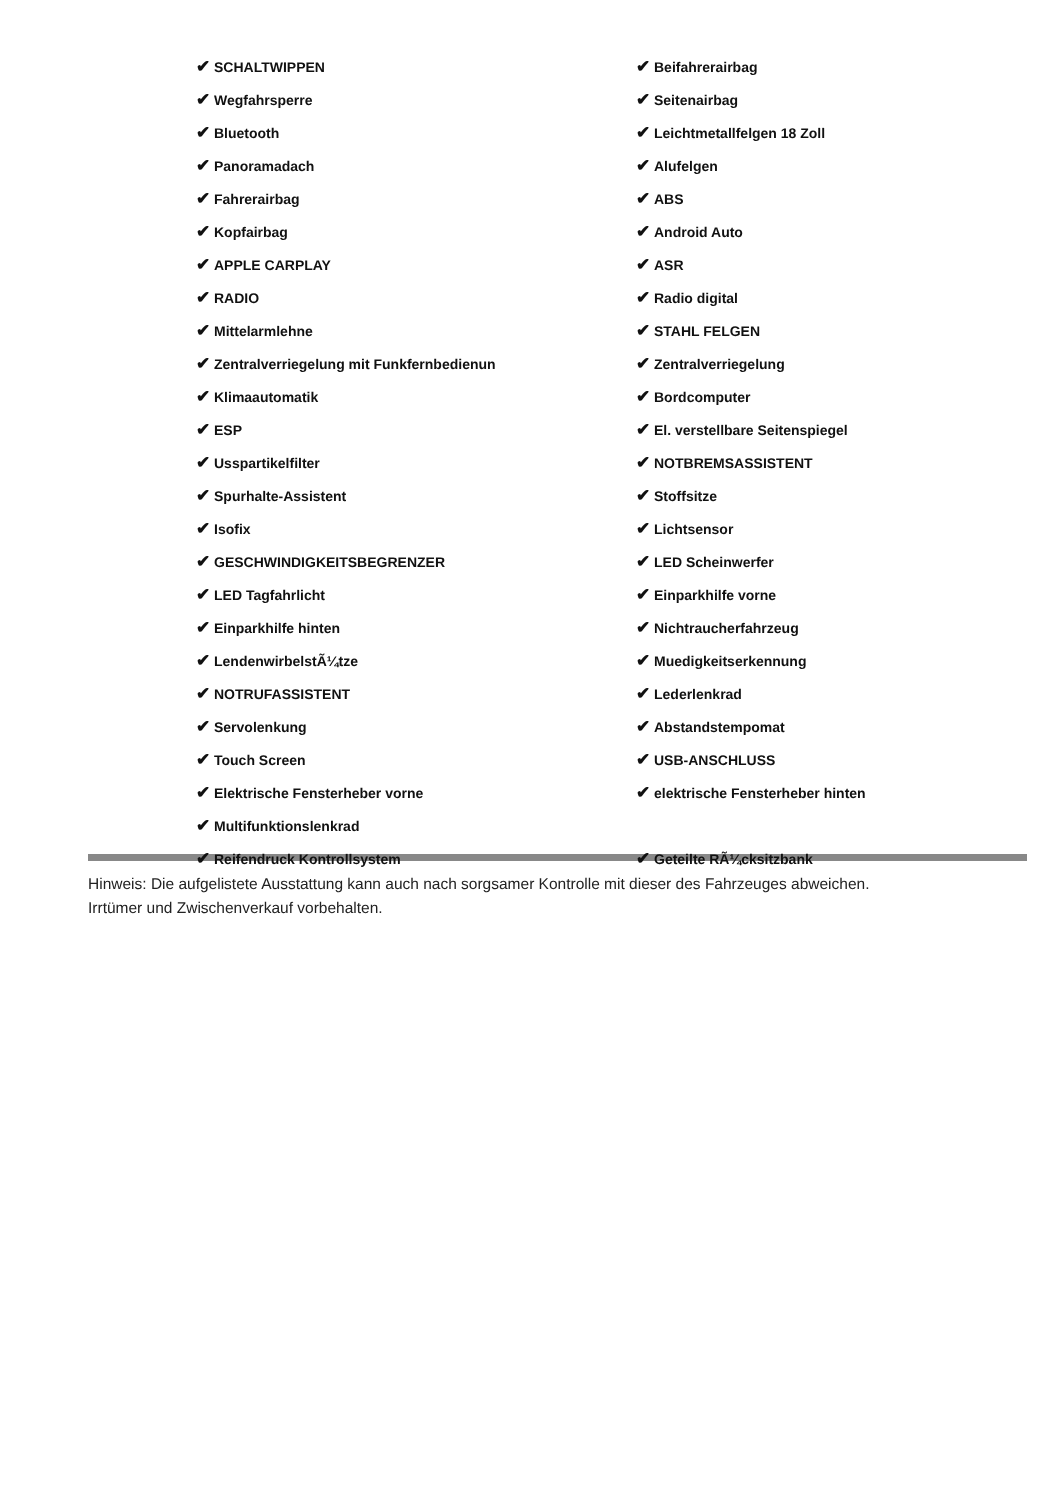✔ SCHALTWIPPEN
✔ Beifahrerairbag
✔ Wegfahrsperre
✔ Seitenairbag
✔ Bluetooth
✔ Leichtmetallfelgen 18 Zoll
✔ Panoramadach
✔ Alufelgen
✔ Fahrerairbag
✔ ABS
✔ Kopfairbag
✔ Android Auto
✔ APPLE CARPLAY
✔ ASR
✔ RADIO
✔ Radio digital
✔ Mittelarmlehne
✔ STAHL FELGEN
✔ Zentralverriegelung mit Funkfernbedienun
✔ Zentralverriegelung
✔ Klimaautomatik
✔ Bordcomputer
✔ ESP
✔ El. verstellbare Seitenspiegel
✔ Usspartikelfilter
✔ NOTBREMSASSISTENT
✔ Spurhalte-Assistent
✔ Stoffsitze
✔ Isofix
✔ Lichtsensor
✔ GESCHWINDIGKEITSBEGRENZER
✔ LED Scheinwerfer
✔ LED Tagfahrlicht
✔ Einparkhilfe vorne
✔ Einparkhilfe hinten
✔ Nichtraucherfahrzeug
✔ LendenwirbelstÃ¼tze
✔ Muedigkeitserkennung
✔ NOTRUFASSISTENT
✔ Lederlenkrad
✔ Servolenkung
✔ Abstandstempomat
✔ Touch Screen
✔ USB-ANSCHLUSS
✔ Elektrische Fensterheber vorne
✔ elektrische Fensterheber hinten
✔ Multifunktionslenkrad
✔ Reifendruck Kontrollsystem
✔ Geteilte RÃ¼cksitzbank
Hinweis: Die aufgelistete Ausstattung kann auch nach sorgsamer Kontrolle mit dieser des Fahrzeuges abweichen. Irrtümer und Zwischenverkauf vorbehalten.